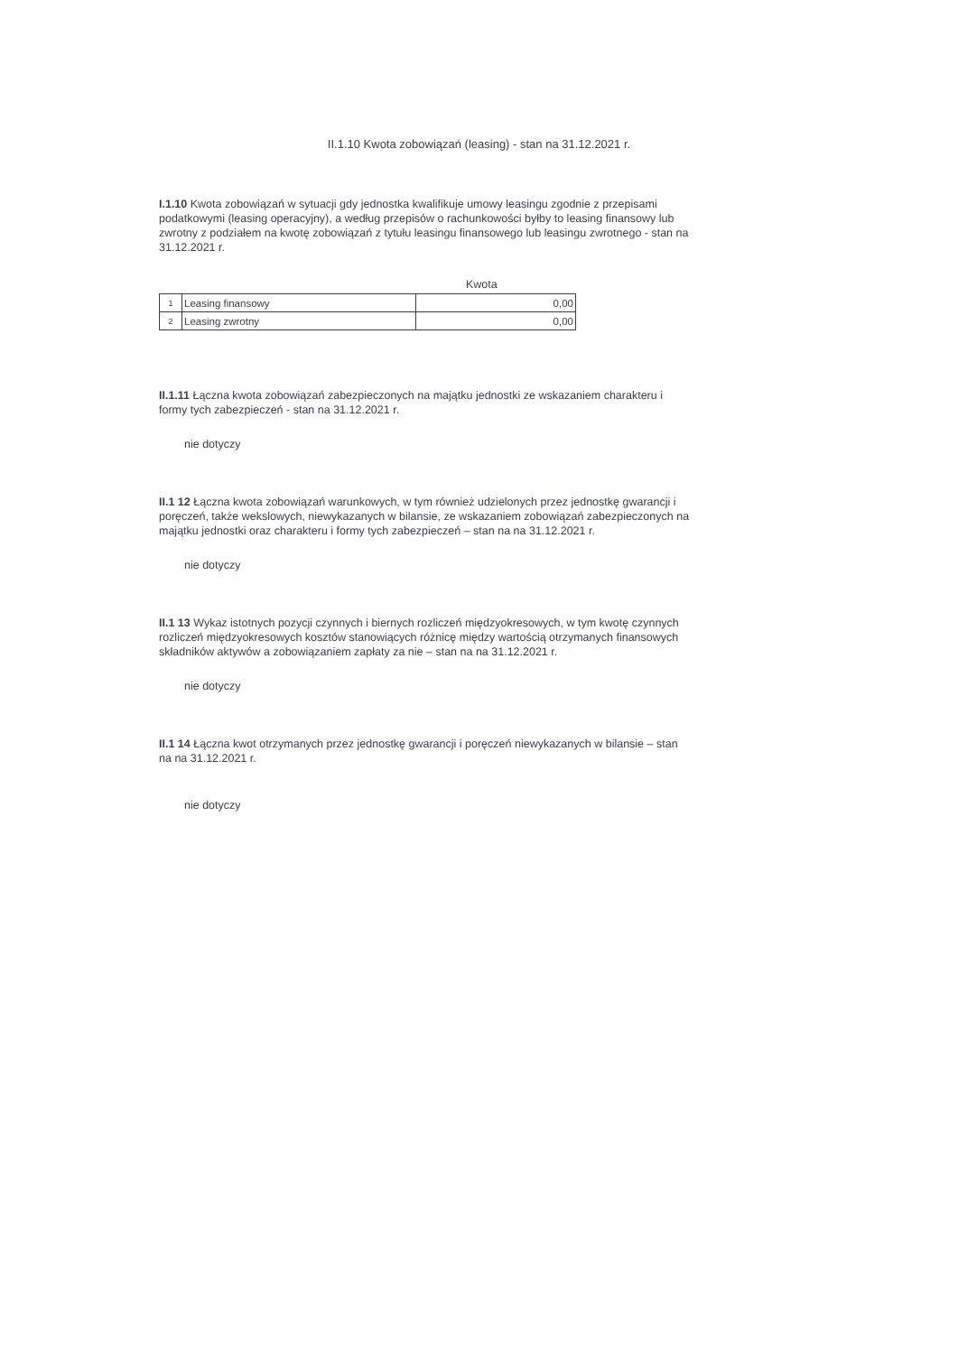II.1.10 Kwota zobowiązań (leasing) - stan na 31.12.2021 r.
I.1.10 Kwota zobowiązań w sytuacji gdy jednostka kwalifikuje umowy leasingu zgodnie z przepisami podatkowymi (leasing operacyjny), a według przepisów o rachunkowości byłby to leasing finansowy lub zwrotny z podziałem na kwotę zobowiązań z tytułu leasingu finansowego lub leasingu zwrotnego - stan na 31.12.2021 r.
Kwota
| 1 | Leasing finansowy | 0,00 |
| 2 | Leasing zwrotny | 0,00 |
II.1.11 Łączna kwota zobowiązań zabezpieczonych na majątku jednostki ze wskazaniem charakteru i formy tych zabezpieczeń - stan na 31.12.2021 r.
nie dotyczy
II.1 12 Łączna kwota zobowiązań warunkowych, w tym również udzielonych przez jednostkę gwarancji i poręczeń, także wekslowych, niewykazanych w bilansie, ze wskazaniem zobowiązań zabezpieczonych na majątku jednostki oraz charakteru i formy tych zabezpieczeń – stan na na 31.12.2021 r.
nie dotyczy
II.1 13 Wykaz istotnych pozycji czynnych i biernych rozliczeń międzyokresowych, w tym kwotę czynnych rozliczeń międzyokresowych kosztów stanowiących różnicę między wartością otrzymanych finansowych składników aktywów a zobowiązaniem zapłaty za nie – stan na na 31.12.2021 r.
nie dotyczy
II.1 14 Łączna kwot otrzymanych przez jednostkę gwarancji i poręczeń niewykazanych w bilansie – stan na na 31.12.2021 r.
nie dotyczy